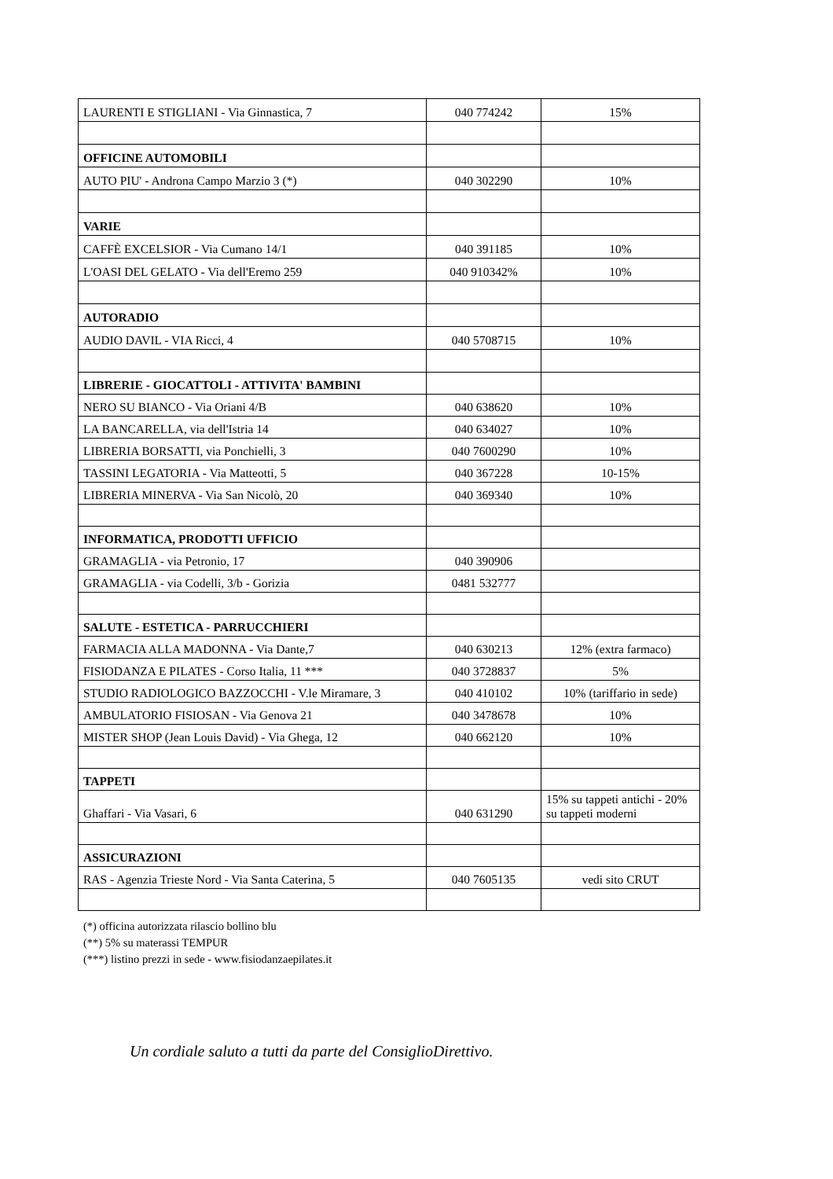| LAURENTI E STIGLIANI - Via Ginnastica, 7 | 040 774242 | 15% |
| OFFICINE AUTOMOBILI | | |
| AUTO PIU' - Androna Campo Marzio 3 (*) | 040 302290 | 10% |
| VARIE | | |
| CAFFÈ EXCELSIOR - Via Cumano 14/1 | 040 391185 | 10% |
| L'OASI DEL GELATO - Via dell'Eremo 259 | 040 910342% | 10% |
| AUTORADIO | | |
| AUDIO DAVIL - VIA Ricci, 4 | 040 5708715 | 10% |
| LIBRERIE - GIOCATTOLI - ATTIVITA' BAMBINI | | |
| NERO SU BIANCO - Via Oriani 4/B | 040 638620 | 10% |
| LA BANCARELLA, via dell'Istria 14 | 040 634027 | 10% |
| LIBRERIA BORSATTI, via Ponchielli, 3 | 040 7600290 | 10% |
| TASSINI LEGATORIA - Via Matteotti, 5 | 040 367228 | 10-15% |
| LIBRERIA MINERVA - Via San Nicolò, 20 | 040 369340 | 10% |
| INFORMATICA, PRODOTTI UFFICIO | | |
| GRAMAGLIA - via Petronio, 17 | 040 390906 | |
| GRAMAGLIA - via Codelli, 3/b - Gorizia | 0481 532777 | |
| SALUTE - ESTETICA - PARRUCCHIERI | | |
| FARMACIA ALLA MADONNA - Via Dante,7 | 040 630213 | 12% (extra farmaco) |
| FISIODANZA E PILATES - Corso Italia, 11 *** | 040 3728837 | 5% |
| STUDIO RADIOLOGICO BAZZOCCHI - V.le Miramare, 3 | 040 410102 | 10% (tariffario in sede) |
| AMBULATORIO FISIOSAN - Via Genova 21 | 040 3478678 | 10% |
| MISTER SHOP (Jean Louis David) - Via Ghega, 12 | 040 662120 | 10% |
| TAPPETI | | |
| Ghaffari - Via Vasari, 6 | 040 631290 | 15% su tappeti antichi - 20% su tappeti moderni |
| ASSICURAZIONI | | |
| RAS - Agenzia Trieste Nord - Via Santa Caterina, 5 | 040 7605135 | vedi sito CRUT |
(*) officina autorizzata rilascio bollino blu
(**) 5% su materassi TEMPUR
(***) listino prezzi in sede - www.fisiodanzaepilates.it
Un cordiale saluto a tutti da parte del ConsiglioDirettivo.